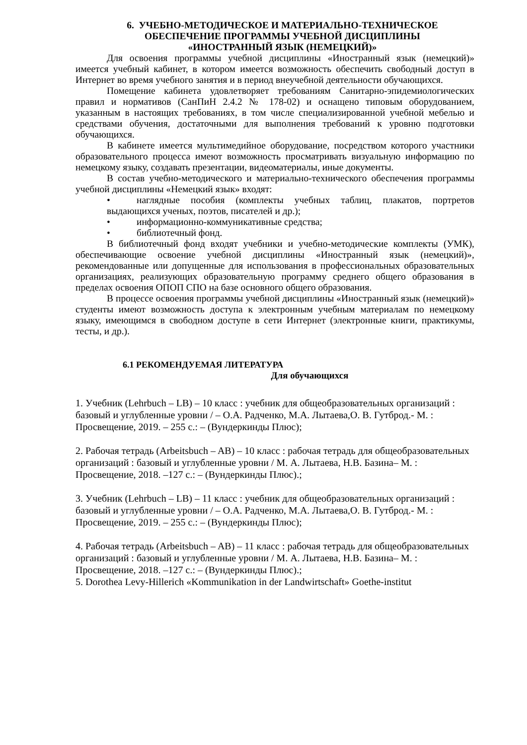6. УЧЕБНО-МЕТОДИЧЕСКОЕ И МАТЕРИАЛЬНО-ТЕХНИЧЕСКОЕ
ОБЕСПЕЧЕНИЕ ПРОГРАММЫ УЧЕБНОЙ ДИСЦИПЛИНЫ
«ИНОСТРАННЫЙ ЯЗЫК (НЕМЕЦКИЙ)»
Для освоения программы учебной дисциплины «Иностранный язык (немецкий)» имеется учебный кабинет, в котором имеется возможность обеспечить свободный доступ в Интернет во время учебного занятия и в период внеучебной деятельности обучающихся.
Помещение кабинета удовлетворяет требованиям Санитарно-эпидемиологических правил и нормативов (СанПиН 2.4.2 № 178-02) и оснащено типовым оборудованием, указанным в настоящих требованиях, в том числе специализированной учебной мебелью и средствами обучения, достаточными для выполнения требований к уровню подготовки обучающихся.
В кабинете имеется мультимедийное оборудование, посредством которого участники образовательного процесса имеют возможность просматривать визуальную информацию по немецкому языку, создавать презентации, видеоматериалы, иные документы.
В состав учебно-методического и материально-технического обеспечения программы учебной дисциплины «Немецкий язык» входят:
• наглядные пособия (комплекты учебных таблиц, плакатов, портретов выдающихся ученых, поэтов, писателей и др.);
• информационно-коммуникативные средства;
• библиотечный фонд.
В библиотечный фонд входят учебники и учебно-методические комплекты (УМК), обеспечивающие освоение учебной дисциплины «Иностранный язык (немецкий)», рекомендованные или допущенные для использования в профессиональных образовательных организациях, реализующих образовательную программу среднего общего образования в пределах освоения ОПОП СПО на базе основного общего образования.
В процессе освоения программы учебной дисциплины «Иностранный язык (немецкий)» студенты имеют возможность доступа к электронным учебным материалам по немецкому языку, имеющимся в свободном доступе в сети Интернет (электронные книги, практикумы, тесты, и др.).
6.1 РЕКОМЕНДУЕМАЯ ЛИТЕРАТУРА
Для обучающихся
1. Учебник (Lehrbuch – LB) – 10 класс : учебник для общеобразовательных организаций : базовый и углубленные уровни / – О.А. Радченко, М.А. Лытаева,О. В. Гутброд.- М. : Просвещение, 2019. – 255 с.: – (Вундеркинды Плюс);
2. Рабочая тетрадь (Arbeitsbuch – AB) – 10 класс : рабочая тетрадь для общеобразовательных организаций : базовый и углубленные уровни / М. А. Лытаева, Н.В. Базина– М. : Просвещение, 2018. –127 с.: – (Вундеркинды Плюс).;
3. Учебник (Lehrbuch – LB) – 11 класс : учебник для общеобразовательных организаций : базовый и углубленные уровни / – О.А. Радченко, М.А. Лытаева,О. В. Гутброд.- М. : Просвещение, 2019. – 255 с.: – (Вундеркинды Плюс);
4. Рабочая тетрадь (Arbeitsbuch – AB) – 11 класс : рабочая тетрадь для общеобразовательных организаций : базовый и углубленные уровни / М. А. Лытаева, Н.В. Базина– М. : Просвещение, 2018. –127 с.: – (Вундеркинды Плюс).;
5. Dorothea Levy-Hillerich «Kommunikation in der Landwirtschaft» Goethe-institut